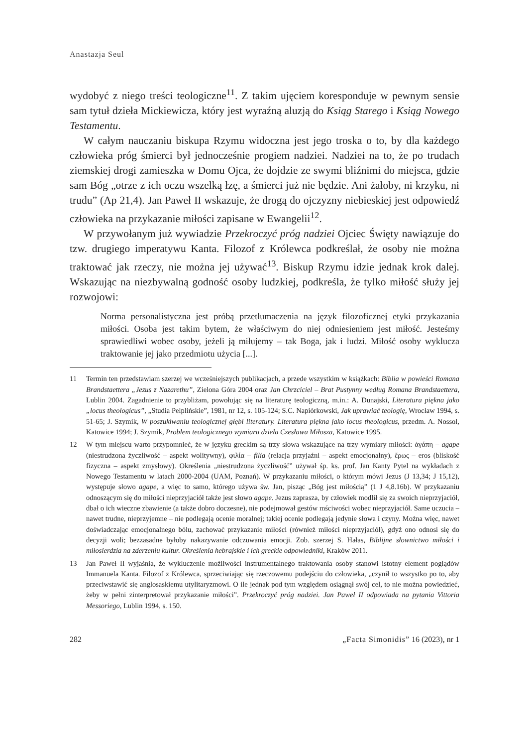Anastazja Seul
wydobyć z niego treści teologiczne<sup>11</sup>. Z takim ujęciem koresponduje w pewnym sensie sam tytuł dzieła Mickiewicza, który jest wyraźną aluzją do Ksiąg Starego i Ksiąg Nowego Testamentu.
W całym nauczaniu biskupa Rzymu widoczna jest jego troska o to, by dla każdego człowieka próg śmierci był jednocześnie progiem nadziei. Nadziei na to, że po trudach ziemskiej drogi zamieszka w Domu Ojca, że dojdzie ze swymi bliźnimi do miejsca, gdzie sam Bóg „otrze z ich oczu wszelką łzę, a śmierci już nie będzie. Ani żałoby, ni krzyku, ni trudu” (Ap 21,4). Jan Paweł II wskazuje, że drogą do ojczyzny niebieskiej jest odpowiedź człowieka na przykazanie miłości zapisane w Ewangelii<sup>12</sup>.
W przywołanym już wywiadzie Przekroczyć próg nadziei Ojciec Święty nawiązuje do tzw. drugiego imperatywu Kanta. Filozof z Królewca podkreślał, że osoby nie można traktować jak rzeczy, nie można jej używać<sup>13</sup>. Biskup Rzymu idzie jednak krok dalej. Wskazując na niezbywalną godność osoby ludzkiej, podkreśla, że tylko miłość służy jej rozwojowi:
Norma personalistyczna jest próbą przetłumaczenia na język filozoficznej etyki przykazania miłości. Osoba jest takim bytem, że właściwym do niej odniesieniem jest miłość. Jesteśmy sprawiedliwi wobec osoby, jeżeli ją miłujemy – tak Boga, jak i ludzi. Miłość osoby wyklucza traktowanie jej jako przedmiotu użycia [...].
11 Termin ten przedstawiam szerzej we wcześniejszych publikacjach, a przede wszystkim w książkach: Biblia w powieści Romana Brandstaettera „Jezus z Nazarethu”, Zielona Góra 2004 oraz Jan Chrzciciel – Brat Pustynny według Romana Brandstaettera, Lublin 2004. Zagadnienie to przybliżam, powołując się na literaturę teologiczną, m.in.: A. Dunajski, Literatura piękna jako „locus theologicus”, „Studia Pelplińskie”, 1981, nr 12, s. 105-124; S.C. Napiórkowski, Jak uprawiać teologię, Wrocław 1994, s. 51-65; J. Szymik, W poszukiwaniu teologicznej głębi literatury. Literatura piękna jako locus theologicus, przedm. A. Nossol, Katowice 1994; J. Szymik, Problem teologicznego wymiaru dzieła Czesława Miłosza, Katowice 1995.
12 W tym miejscu warto przypomnieć, że w języku greckim są trzy słowa wskazujące na trzy wymiary miłości: ἀγάπη – agape (niestrudzona życzliwość – aspekt wolitywny), φιλία – filia (relacja przyjaźni – aspekt emocjonalny), ἔρως – eros (bliskość fizyczna – aspekt zmysłowy). Określenia „niestrudzona życzliwość” używał śp. ks. prof. Jan Kanty Pytel na wykładach z Nowego Testamentu w latach 2000-2004 (UAM, Poznań). W przykazaniu miłości, o którym mówi Jezus (J 13,34; J 15,12), występuje słowo agape, a więc to samo, którego używa św. Jan, pisząc „Bóg jest miłością” (1 J 4,8.16b). W przykazaniu odnoszącym się do miłości nieprzyjaciół także jest słowo agape. Jezus zaprasza, by człowiek modlił się za swoich nieprzyjaciół, dbał o ich wieczne zbawienie (a także dobro doczesne), nie podejmował gestów mściwości wobec nieprzyjaciół. Same uczucia – nawet trudne, nieprzyjemne – nie podlegają ocenie moralnej; takiej ocenie podlegają jedynie słowa i czyny. Można więc, nawet doświadczając emocjonalnego bólu, zachować przykazanie miłości (również miłości nieprzyjaciół), gdyż ono odnosi się do decyzji woli; bezzasadne byłoby nakazywanie odczuwania emocji. Zob. szerzej S. Hałas, Biblijne słownictwo miłości i miłosierdzia na zderzeniu kultur. Określenia hebrajskie i ich greckie odpowiedniki, Kraków 2011.
13 Jan Paweł II wyjaśnia, że wykluczenie możliwości instrumentalnego traktowania osoby stanowi istotny element poglądów Immanuela Kanta. Filozof z Królewca, sprzeciwiając się rzeczowemu podejściu do człowieka, „czynił to wszystko po to, aby przeciwstawić się anglosaskiemu utylitaryzmowi. O ile jednak pod tym względem osiągnął swój cel, to nie można powiedzieć, żeby w pełni zinterpretował przykazanie miłości”. Przekroczyć próg nadziei. Jan Paweł II odpowiada na pytania Vittoria Messoriego, Lublin 1994, s. 150.
282 „Facta Simonidis” 16 (2023), nr 1